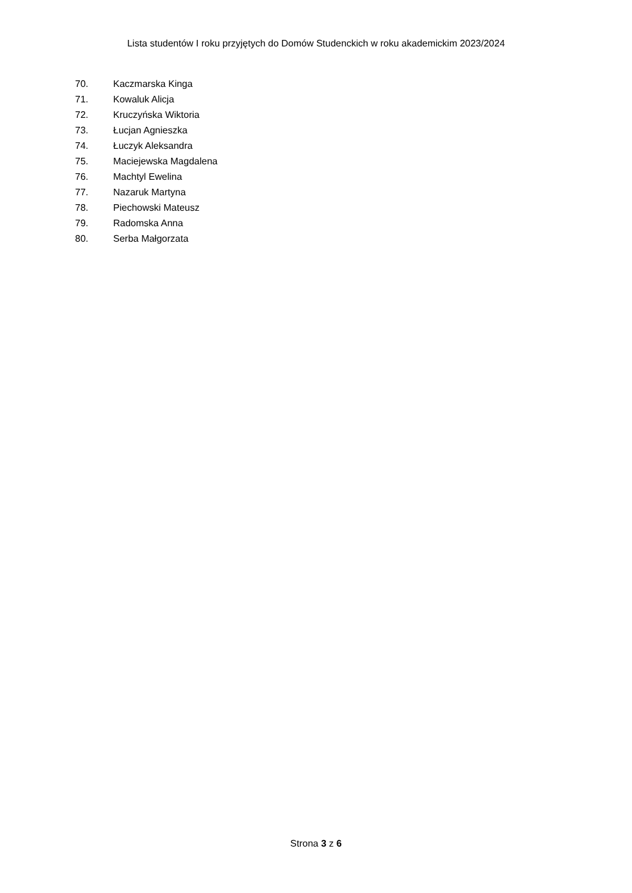Lista studentów I roku przyjętych do Domów Studenckich w roku akademickim 2023/2024
70. Kaczmarska Kinga
71. Kowaluk Alicja
72. Kruczyńska Wiktoria
73. Łucjan Agnieszka
74. Łuczyk Aleksandra
75. Maciejewska Magdalena
76. Machtyl Ewelina
77. Nazaruk Martyna
78. Piechowski Mateusz
79. Radomska Anna
80. Serba Małgorzata
Strona 3 z 6